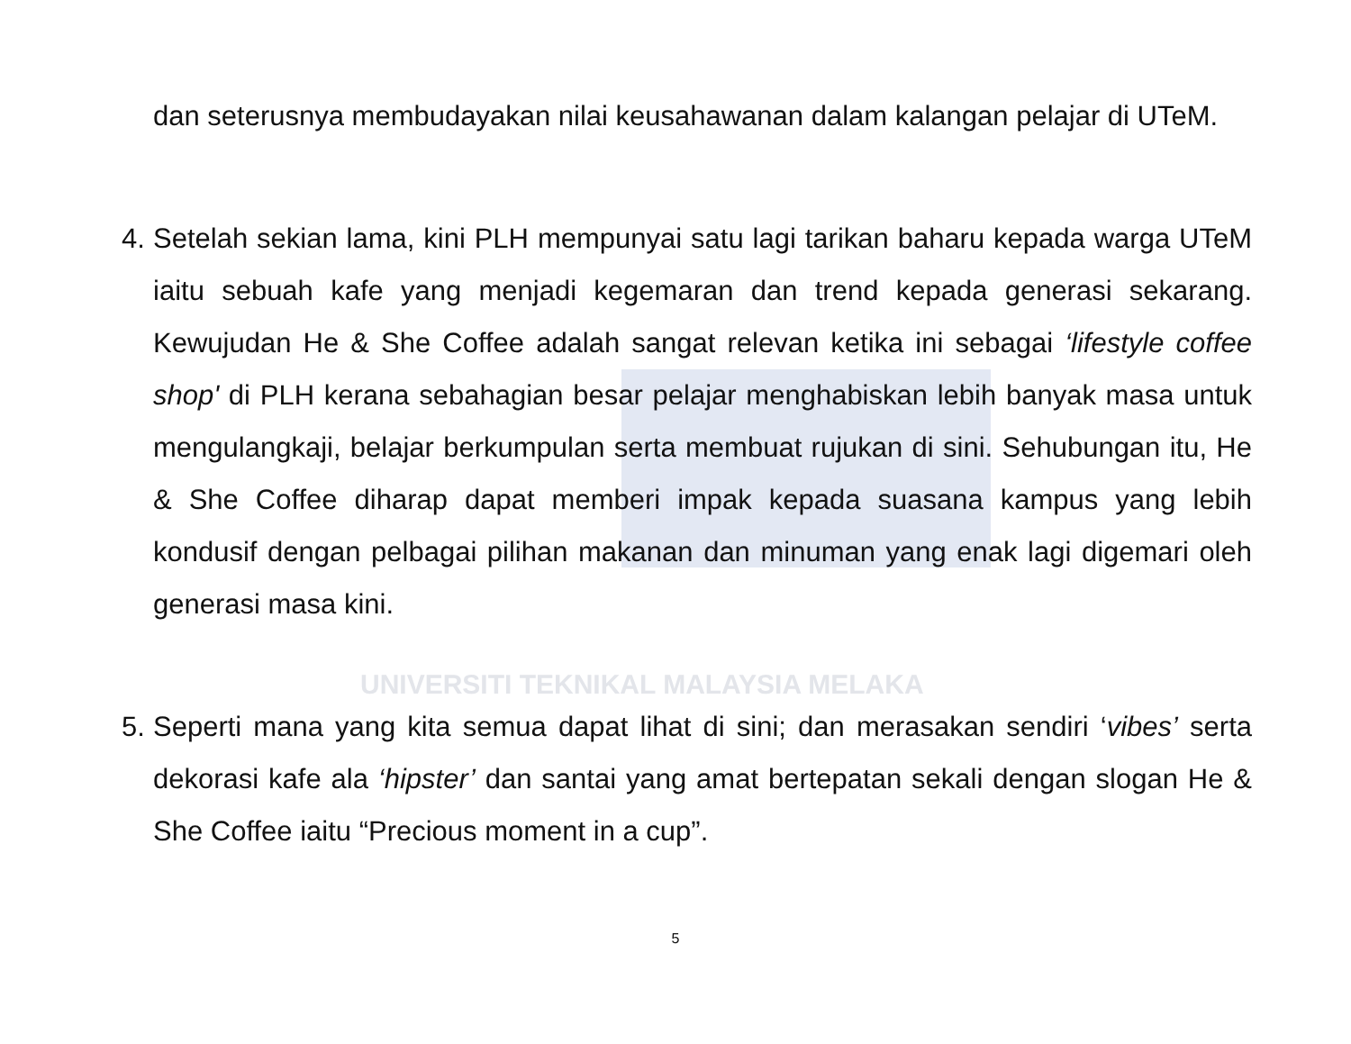UNIVERSITI TEKNIKAL MALAYSIA MELAKA
dan seterusnya membudayakan nilai keusahawanan dalam kalangan pelajar di UTeM.
4.
Setelah sekian lama, kini PLH mempunyai satu lagi tarikan baharu kepada warga UTeM iaitu sebuah kafe yang menjadi kegemaran dan trend kepada generasi sekarang. Kewujudan He & She Coffee adalah sangat relevan ketika ini sebagai ‘lifestyle coffee shop' di PLH kerana sebahagian besar pelajar menghabiskan lebih banyak masa untuk mengulangkaji, belajar berkumpulan serta membuat rujukan di sini. Sehubungan itu, He & She Coffee diharap dapat memberi impak kepada suasana kampus yang lebih kondusif dengan pelbagai pilihan makanan dan minuman yang enak lagi digemari oleh generasi masa kini.
5.
Seperti mana yang kita semua dapat lihat di sini; dan merasakan sendiri ‘vibes’ serta dekorasi kafe ala ‘hipster’ dan santai yang amat bertepatan sekali dengan slogan He & She Coffee iaitu “Precious moment in a cup”.
5